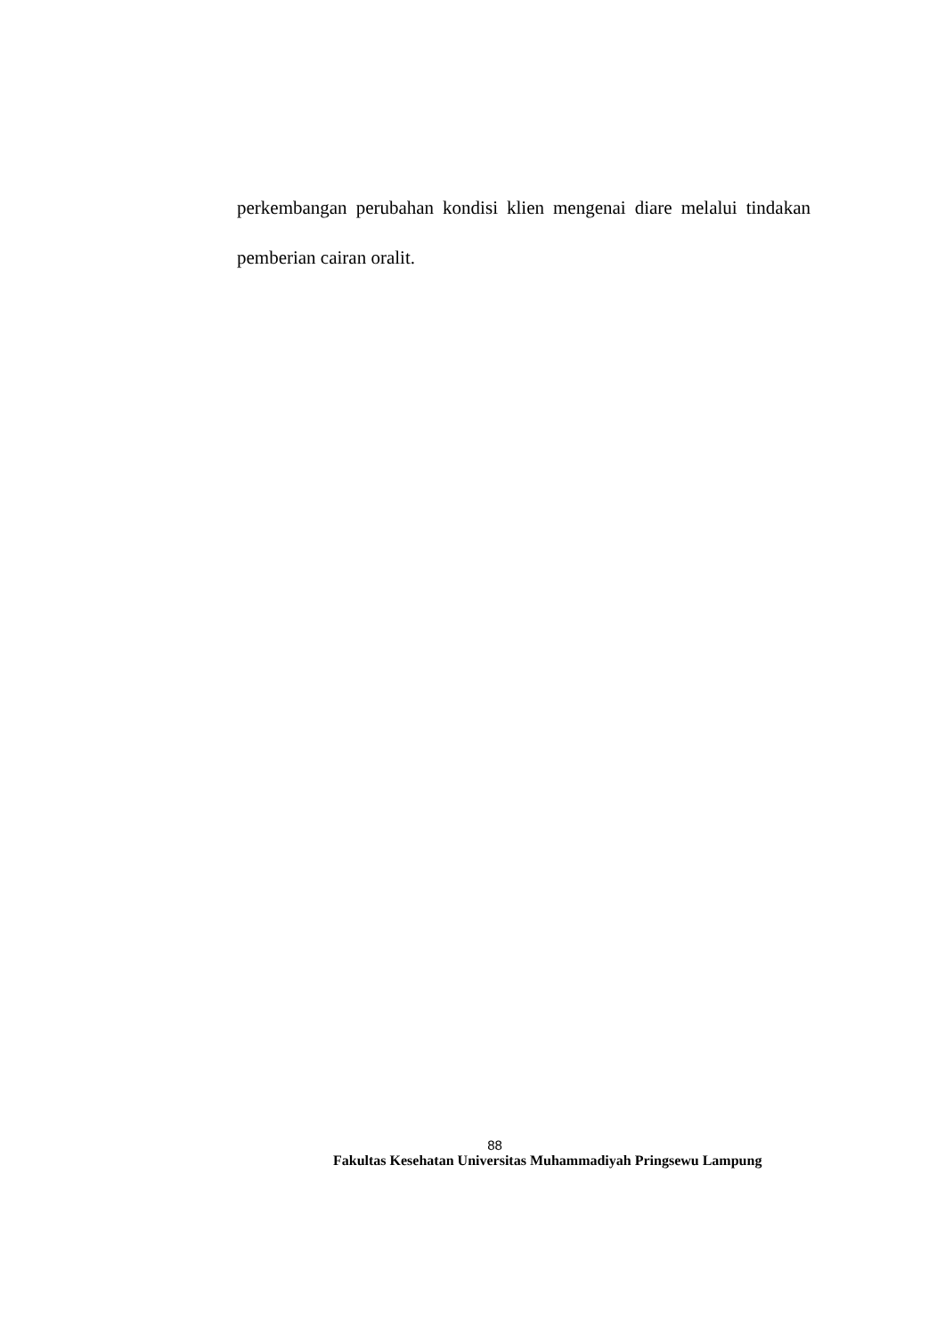perkembangan perubahan kondisi klien mengenai diare melalui tindakan pemberian cairan oralit.
88
Fakultas Kesehatan Universitas Muhammadiyah Pringsewu Lampung